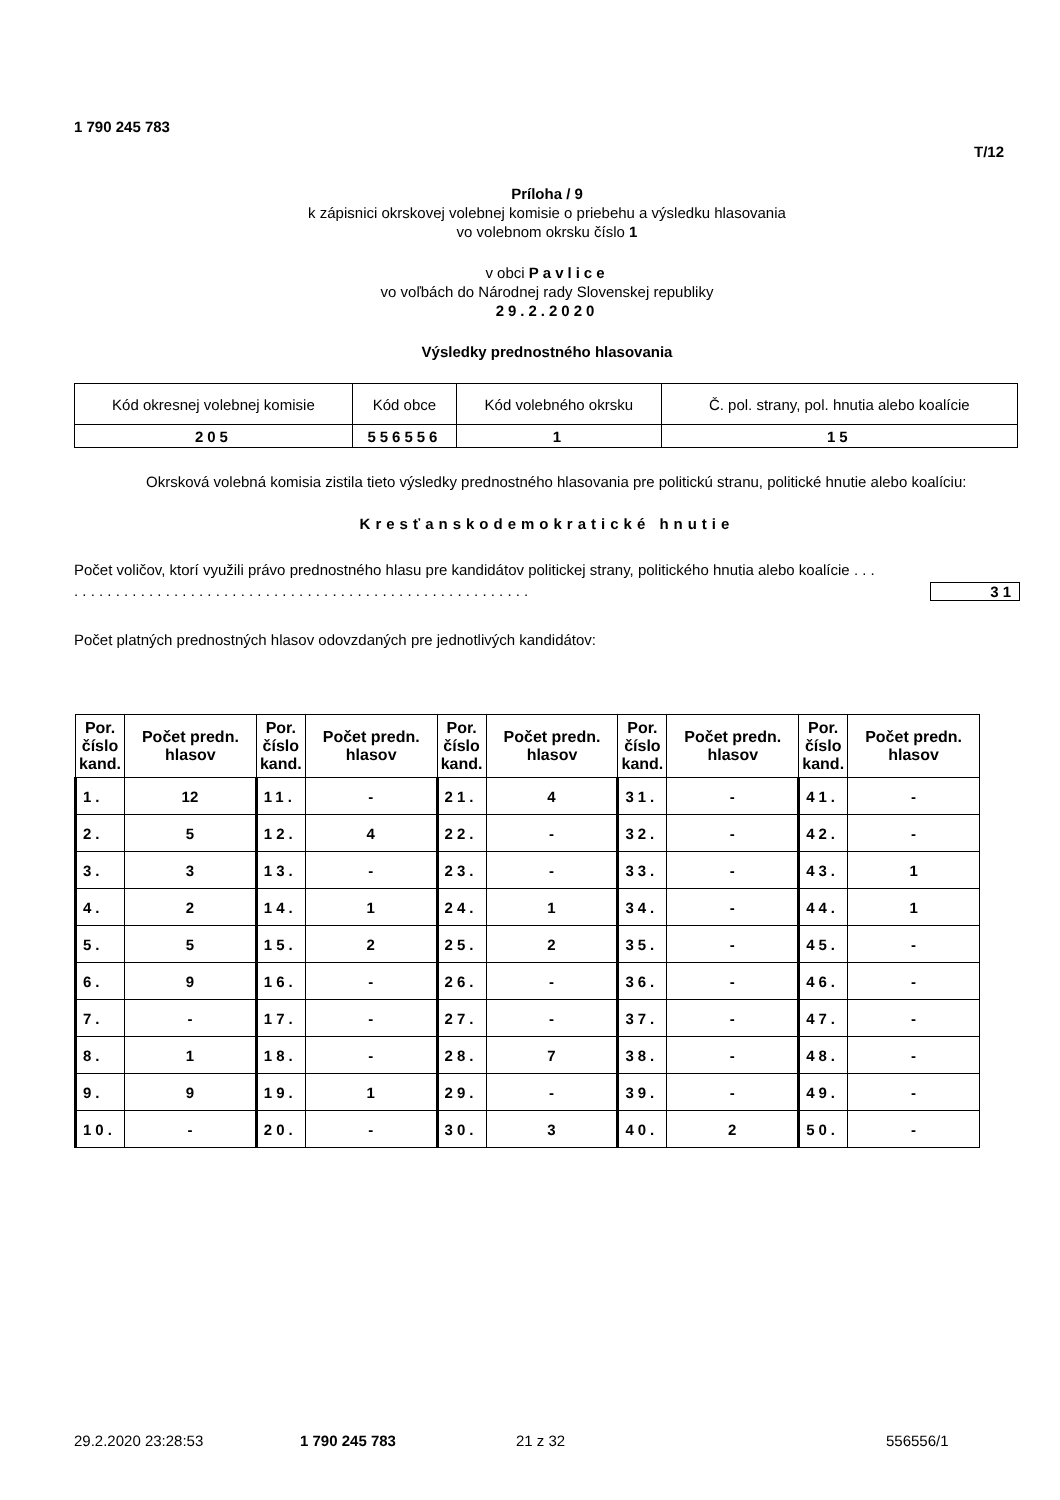1 790 245 783
T/12
Príloha / 9
k zápisnici okrskovej volebnej komisie o priebehu a výsledku hlasovania
vo volebnom okrsku číslo 1
v obci Pavlice
vo voľbách do Národnej rady Slovenskej republiky
29.2.2020
Výsledky prednostného hlasovania
| Kód okresnej volebnej komisie | Kód obce | Kód volebného okrsku | Č. pol. strany, pol. hnutia alebo koalície |
| 205 | 556556 | 1 | 15 |
Okrsková volebná komisia zistila tieto výsledky prednostného hlasovania pre politickú stranu, politické hnutie alebo koalíciu:
Kresťanskodemokratické hnutie
Počet voličov, ktorí využili právo prednostného hlasu pre kandidátov politickej strany, politického hnutia alebo koalície . . . . . . . . . . . . . . . . . . . . . . . . . . . . . . . . . . . . . . . . . . . . . . . . . . . . . . . . . .
31
Počet platných prednostných hlasov odovzdaných pre jednotlivých kandidátov:
| Por. číslo kand. | Počet predn. hlasov | Por. číslo kand. | Počet predn. hlasov | Por. číslo kand. | Počet predn. hlasov | Por. číslo kand. | Počet predn. hlasov | Por. číslo kand. | Počet predn. hlasov |
| --- | --- | --- | --- | --- | --- | --- | --- | --- | --- |
| 1. | 12 | 11. | - | 21. | 4 | 31. | - | 41. | - |
| 2. | 5 | 12. | 4 | 22. | - | 32. | - | 42. | - |
| 3. | 3 | 13. | - | 23. | - | 33. | - | 43. | 1 |
| 4. | 2 | 14. | 1 | 24. | 1 | 34. | - | 44. | 1 |
| 5. | 5 | 15. | 2 | 25. | 2 | 35. | - | 45. | - |
| 6. | 9 | 16. | - | 26. | - | 36. | - | 46. | - |
| 7. | - | 17. | - | 27. | - | 37. | - | 47. | - |
| 8. | 1 | 18. | - | 28. | 7 | 38. | - | 48. | - |
| 9. | 9 | 19. | 1 | 29. | - | 39. | - | 49. | - |
| 10. | - | 20. | - | 30. | 3 | 40. | 2 | 50. | - |
29.2.2020 23:28:53 1 790 245 783 21 z 32 556556/1